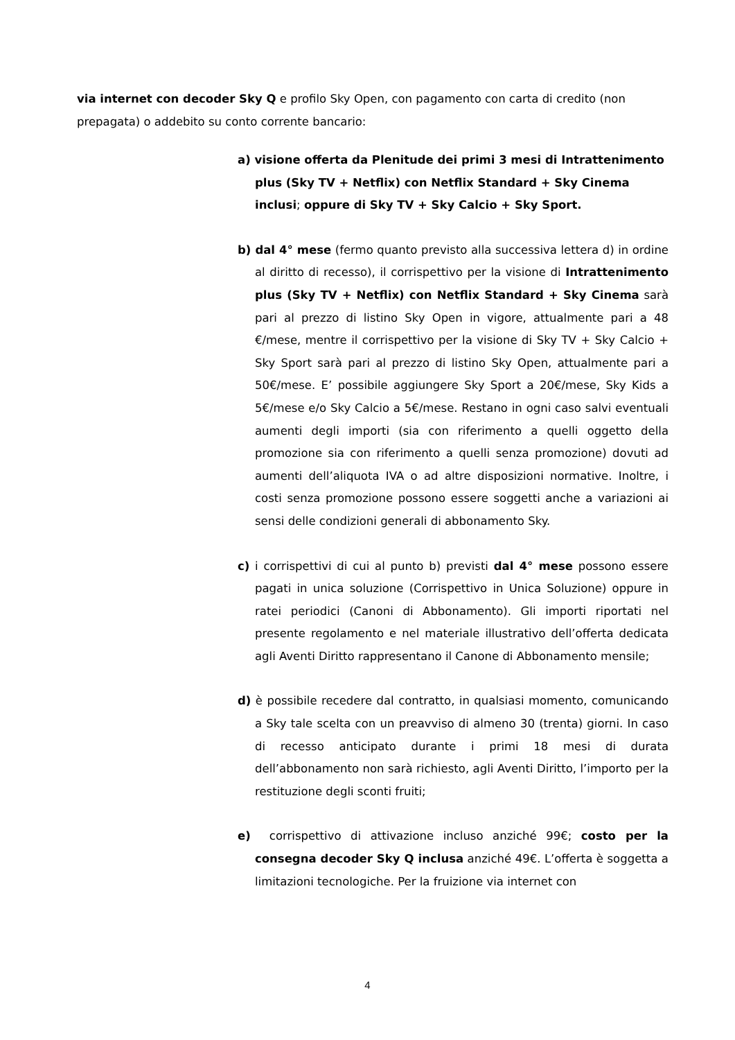via internet con decoder Sky Q e profilo Sky Open, con pagamento con carta di credito (non prepagata) o addebito su conto corrente bancario:
a) visione offerta da Plenitude dei primi 3 mesi di Intrattenimento plus (Sky TV + Netflix) con Netflix Standard + Sky Cinema inclusi; oppure di Sky TV + Sky Calcio + Sky Sport.
b) dal 4° mese (fermo quanto previsto alla successiva lettera d) in ordine al diritto di recesso), il corrispettivo per la visione di Intrattenimento plus (Sky TV + Netflix) con Netflix Standard + Sky Cinema sarà pari al prezzo di listino Sky Open in vigore, attualmente pari a 48 €/mese, mentre il corrispettivo per la visione di Sky TV + Sky Calcio + Sky Sport sarà pari al prezzo di listino Sky Open, attualmente pari a 50€/mese. E’ possibile aggiungere Sky Sport a 20€/mese, Sky Kids a 5€/mese e/o Sky Calcio a 5€/mese. Restano in ogni caso salvi eventuali aumenti degli importi (sia con riferimento a quelli oggetto della promozione sia con riferimento a quelli senza promozione) dovuti ad aumenti dell’aliquota IVA o ad altre disposizioni normative. Inoltre, i costi senza promozione possono essere soggetti anche a variazioni ai sensi delle condizioni generali di abbonamento Sky.
c) i corrispettivi di cui al punto b) previsti dal 4° mese possono essere pagati in unica soluzione (Corrispettivo in Unica Soluzione) oppure in ratei periodici (Canoni di Abbonamento). Gli importi riportati nel presente regolamento e nel materiale illustrativo dell’offerta dedicata agli Aventi Diritto rappresentano il Canone di Abbonamento mensile;
d) è possibile recedere dal contratto, in qualsiasi momento, comunicando a Sky tale scelta con un preavviso di almeno 30 (trenta) giorni. In caso di recesso anticipato durante i primi 18 mesi di durata dell’abbonamento non sarà richiesto, agli Aventi Diritto, l’importo per la restituzione degli sconti fruiti;
e) corrispettivo di attivazione incluso anziché 99€; costo per la consegna decoder Sky Q inclusa anziché 49€. L’offerta è soggetta a limitazioni tecnologiche. Per la fruizione via internet con
4